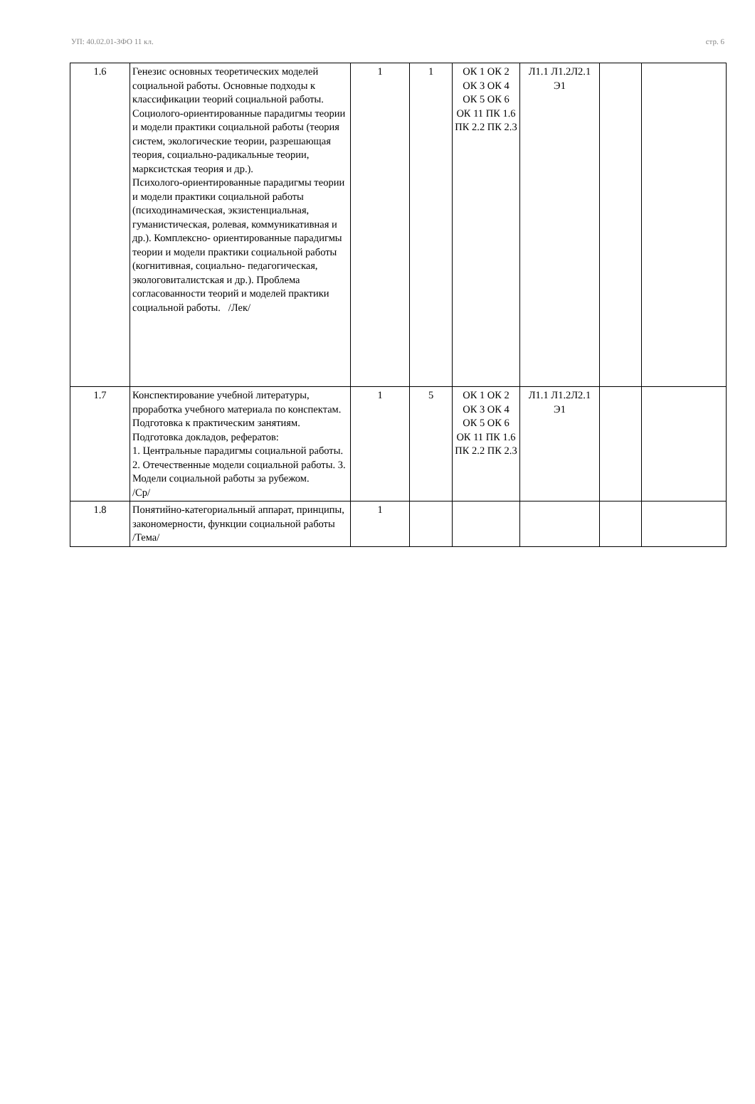УП: 40.02.01-ЗФО 11 кл. стр. 6
| 1.6 | Генезис основных теоретических моделей социальной работы. Основные подходы к классификации теорий социальной работы. Социолого-ориентированные парадигмы теории и модели практики социальной работы (теория систем, экологические теории, разрешающая теория, социально-радикальные теории, марксистская теория и др.). Психолого-ориентированные парадигмы теории и модели практики социальной работы (психодинамическая, экзистенциальная, гуманистическая, ролевая, коммуникативная и др.). Комплексно- ориентированные парадигмы теории и модели практики социальной работы (когнитивная, социально- педагогическая, экологовиталистская и др.). Проблема согласованности теорий и моделей практики социальной работы. /Лек/ | 1 | 1 | ОК 1 ОК 2 ОК 3 ОК 4 ОК 5 ОК 6 ОК 11 ПК 1.6 ПК 2.2 ПК 2.3 | Л1.1 Л1.2Л2.1 Э1 | | |
| 1.7 | Конспектирование учебной литературы, проработка учебного материала по конспектам. Подготовка к практическим занятиям. Подготовка докладов, рефератов: 1. Центральные парадигмы социальной работы. 2. Отечественные модели социальной работы. 3. Модели социальной работы за рубежом. /Ср/ | 1 | 5 | ОК 1 ОК 2 ОК 3 ОК 4 ОК 5 ОК 6 ОК 11 ПК 1.6 ПК 2.2 ПК 2.3 | Л1.1 Л1.2Л2.1 Э1 | | |
| 1.8 | Понятийно-категориальный аппарат, принципы, закономерности, функции социальной работы /Тема/ | 1 | | | | | |